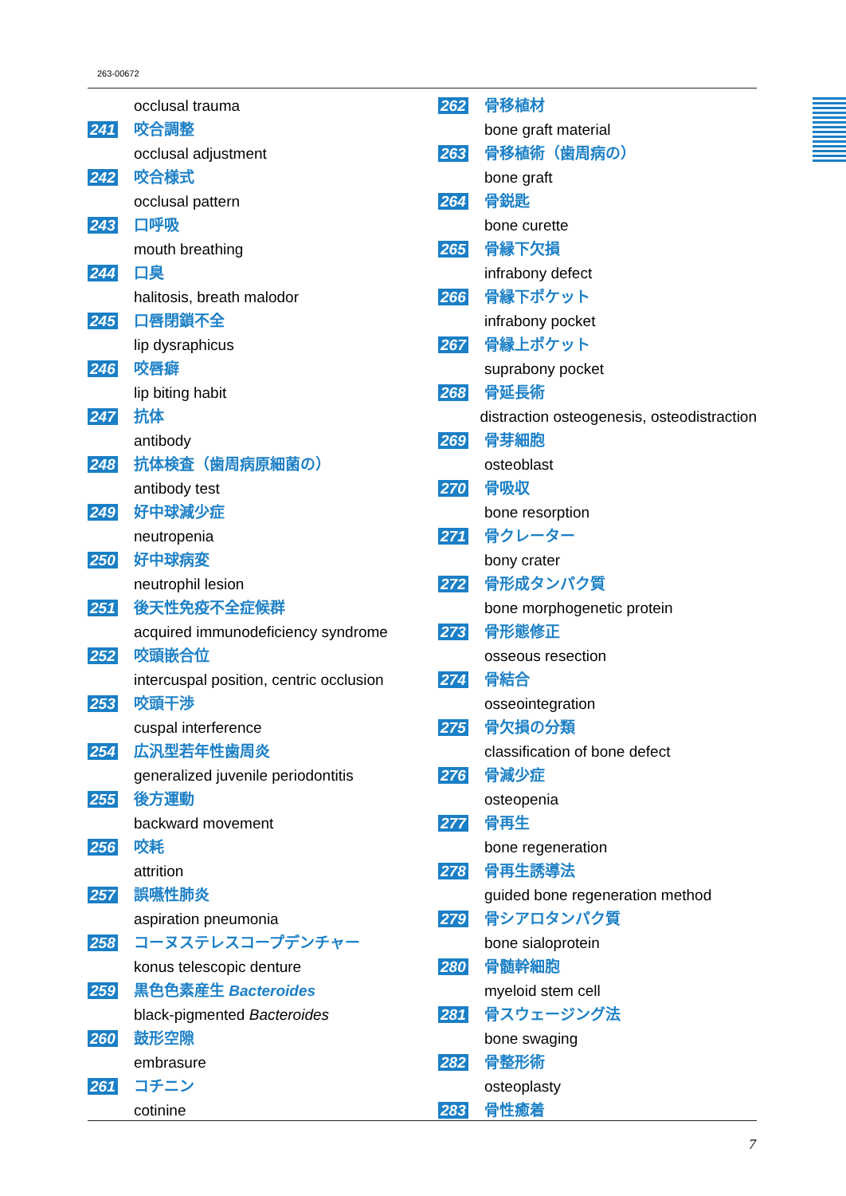263-00672
occlusal trauma
241 咬合調整
occlusal adjustment
242 咬合様式
occlusal pattern
243 口呼吸
mouth breathing
244 口臭
halitosis, breath malodor
245 口唇閉鎖不全
lip dysraphicus
246 咬唇癖
lip biting habit
247 抗体
antibody
248 抗体検査（歯周病原細菌の）
antibody test
249 好中球減少症
neutropenia
250 好中球病変
neutrophil lesion
251 後天性免疫不全症候群
acquired immunodeficiency syndrome
252 咬頭嵌合位
intercuspal position, centric occlusion
253 咬頭干渉
cuspal interference
254 広汎型若年性歯周炎
generalized juvenile periodontitis
255 後方運動
backward movement
256 咬耗
attrition
257 誤嚥性肺炎
aspiration pneumonia
258 コーヌステレスコープデンチャー
konus telescopic denture
259 黒色色素産生 Bacteroides
black-pigmented Bacteroides
260 鼓形空隙
embrasure
261 コチニン
cotinine
262 骨移植材
bone graft material
263 骨移植術（歯周病の）
bone graft
264 骨鋭匙
bone curette
265 骨縁下欠損
infrabony defect
266 骨縁下ポケット
infrabony pocket
267 骨縁上ポケット
suprabony pocket
268 骨延長術
distraction osteogenesis, osteodistraction
269 骨芽細胞
osteoblast
270 骨吸収
bone resorption
271 骨クレーター
bony crater
272 骨形成タンパク質
bone morphogenetic protein
273 骨形態修正
osseous resection
274 骨結合
osseointegration
275 骨欠損の分類
classification of bone defect
276 骨減少症
osteopenia
277 骨再生
bone regeneration
278 骨再生誘導法
guided bone regeneration method
279 骨シアロタンパク質
bone sialoprotein
280 骨髄幹細胞
myeloid stem cell
281 骨スウェージング法
bone swaging
282 骨整形術
osteoplasty
283 骨性癒着
7